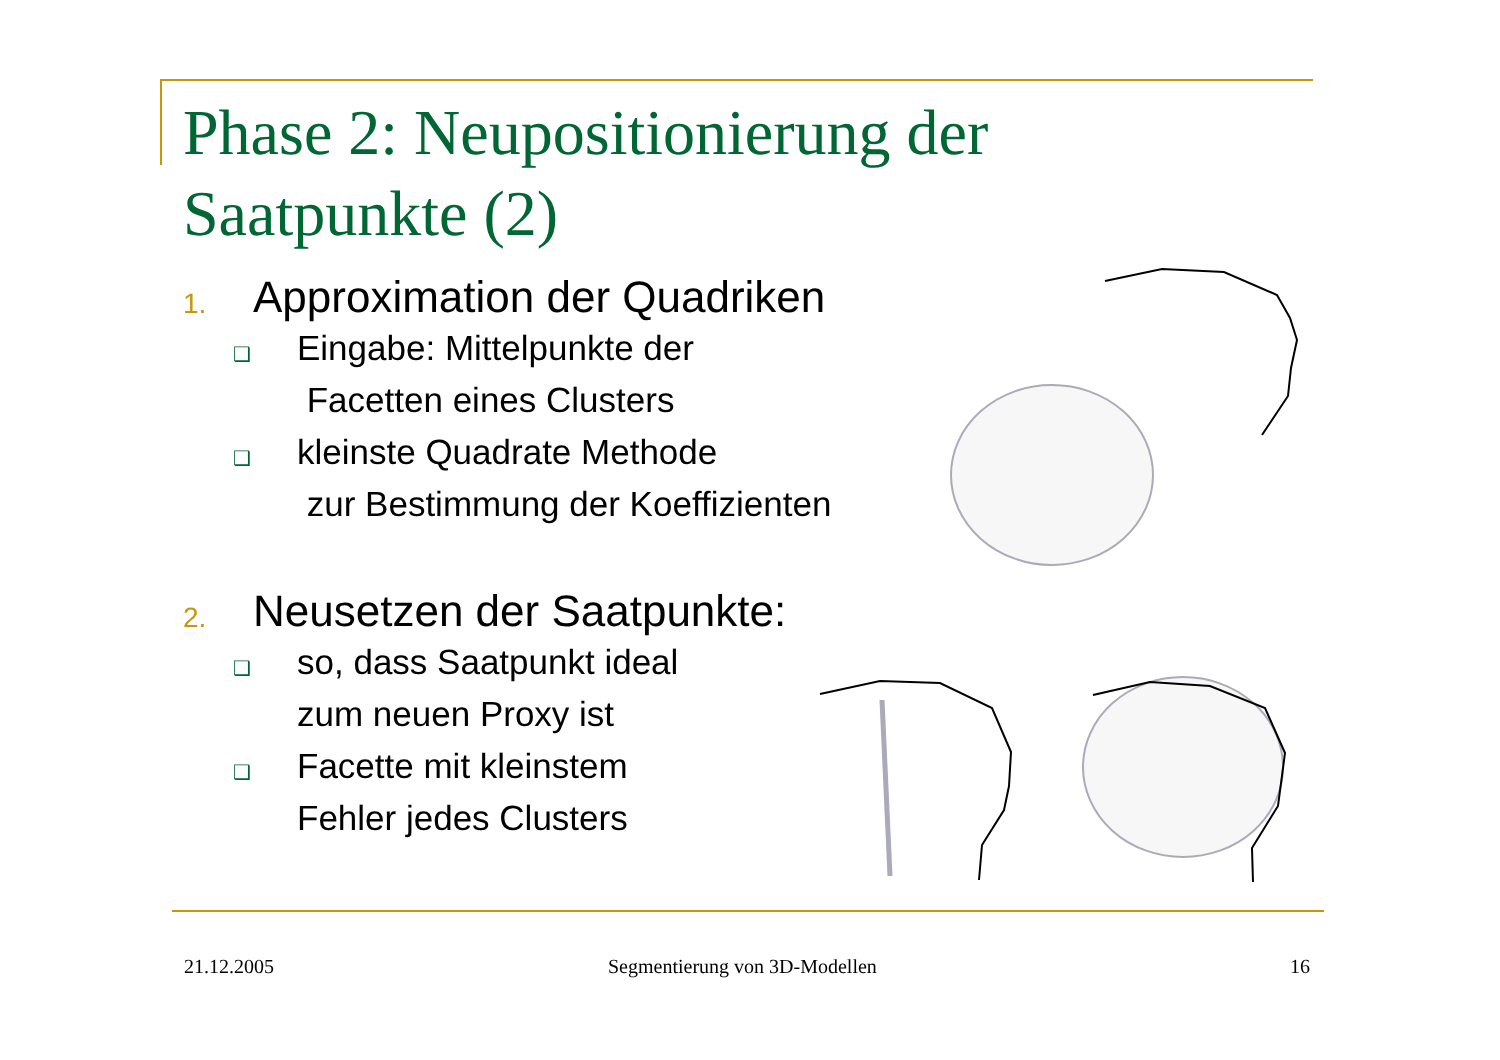Phase 2: Neupositionierung der
Saatpunkte (2)
1. Approximation der Quadriken
❑ Eingabe: Mittelpunkte der
Facetten eines Clusters
❑ kleinste Quadrate Methode
zur Bestimmung der Koeffizienten
2. Neusetzen der Saatpunkte:
❑ so, dass Saatpunkt ideal
zum neuen Proxy ist
❑ Facette mit kleinstem
Fehler jedes Clusters
21.12.2005 Segmentierung von 3D-Modellen 16